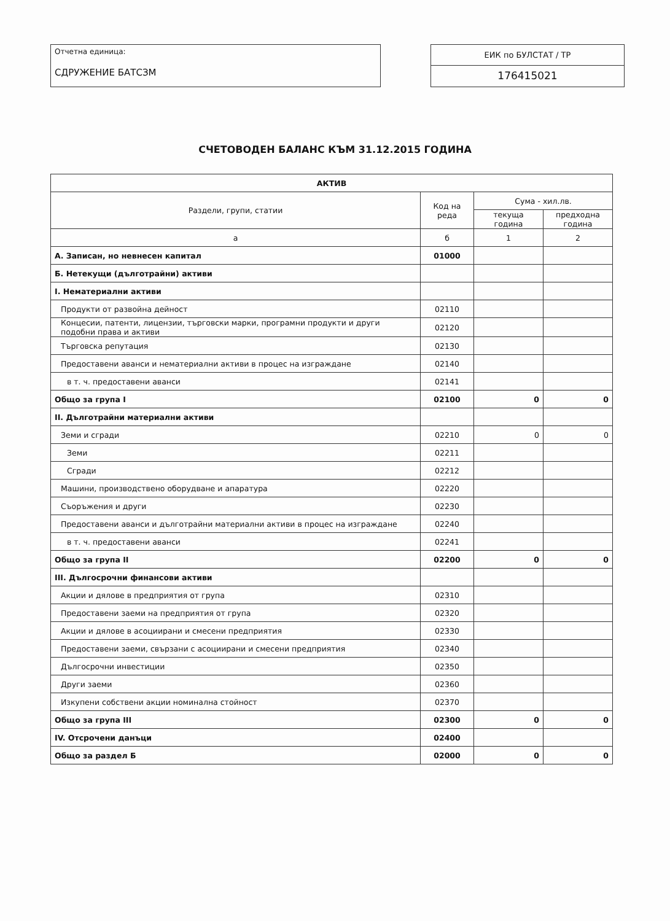Отчетна единица:
СДРУЖЕНИЕ БАТСЗМ
ЕИК по БУЛСТАТ / ТР
176415021
СЧЕТОВОДЕН БАЛАНС КЪМ 31.12.2015 ГОДИНА
| АКТИВ | | | |
| --- | --- | --- | --- |
| Раздели, групи, статии | Код на реда | Сума - хил.лв. | |
| | | текуща година | предходна година |
| а | б | 1 | 2 |
| А. Записан, но невнесен капитал | 01000 | | |
| Б. Нетекущи (дълготрайни) активи | | | |
| I. Нематериални активи | | | |
| Продукти от развойна дейност | 02110 | | |
| Концесии, патенти, лицензии, търговски марки, програмни продукти и други подобни права и активи | 02120 | | |
| Търговска репутация | 02130 | | |
| Предоставени аванси и нематериални активи в процес на изграждане | 02140 | | |
| в т. ч. предоставени аванси | 02141 | | |
| Общо за група I | 02100 | 0 | 0 |
| II. Дълготрайни материални активи | | | |
| Земи и сгради | 02210 | 0 | 0 |
| Земи | 02211 | | |
| Сгради | 02212 | | |
| Машини, производствено оборудване и апаратура | 02220 | | |
| Съоръжения и други | 02230 | | |
| Предоставени аванси и дълготрайни материални активи в процес на изграждане | 02240 | | |
| в т. ч. предоставени аванси | 02241 | | |
| Общо за група II | 02200 | 0 | 0 |
| III. Дългосрочни финансови активи | | | |
| Акции и дялове в предприятия от група | 02310 | | |
| Предоставени заеми на предприятия от група | 02320 | | |
| Акции и дялове в асоциирани и смесени предприятия | 02330 | | |
| Предоставени заеми, свързани с асоциирани и смесени предприятия | 02340 | | |
| Дългосрочни инвестиции | 02350 | | |
| Други заеми | 02360 | | |
| Изкупени собствени акции номинална стойност | 02370 | | |
| Общо за група III | 02300 | 0 | 0 |
| IV. Отсрочени данъци | 02400 | | |
| Общо за раздел Б | 02000 | 0 | 0 |